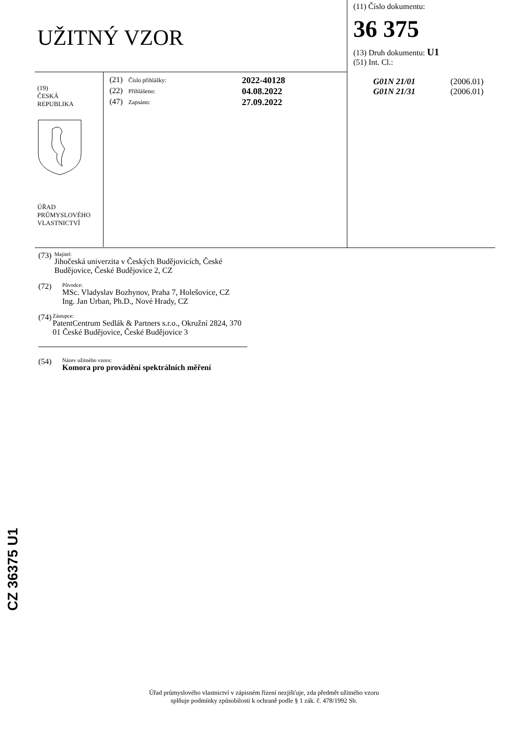UŽITNÝ VZOR
(19)
ČESKÁ
REPUBLIKA
ÚŘAD
PRŮMYSLOVÉHO
VLASTNICTVÍ
(21) Číslo přihlášky: 2022-40128
(22) Přihlášeno: 04.08.2022
(47) Zapsáno: 27.09.2022
(11) Číslo dokumentu:
36 375
(13) Druh dokumentu: U1
(51) Int. Cl.:
G01N 21/01 (2006.01)
G01N 21/31 (2006.01)
(73) Majitel:
Jihočeská univerzita v Českých Budějovicích, České Budějovice, České Budějovice 2, CZ
(72) Původce:
MSc. Vladyslav Bozhynov, Praha 7, Holešovice, CZ
Ing. Jan Urban, Ph.D., Nové Hrady, CZ
(74) Zástupce:
PatentCentrum Sedlák & Partners s.r.o., Okružní 2824, 370 01 České Budějovice, České Budějovice 3
(54) Název užitného vzoru:
Komora pro provádění spektrálních měření
CZ 36375 U1
Úřad průmyslového vlastnictví v zápisném řízení nezjišťuje, zda předmět užitného vzoru
splňuje podmínky způsobilosti k ochraně podle § 1 zák. č. 478/1992 Sb.